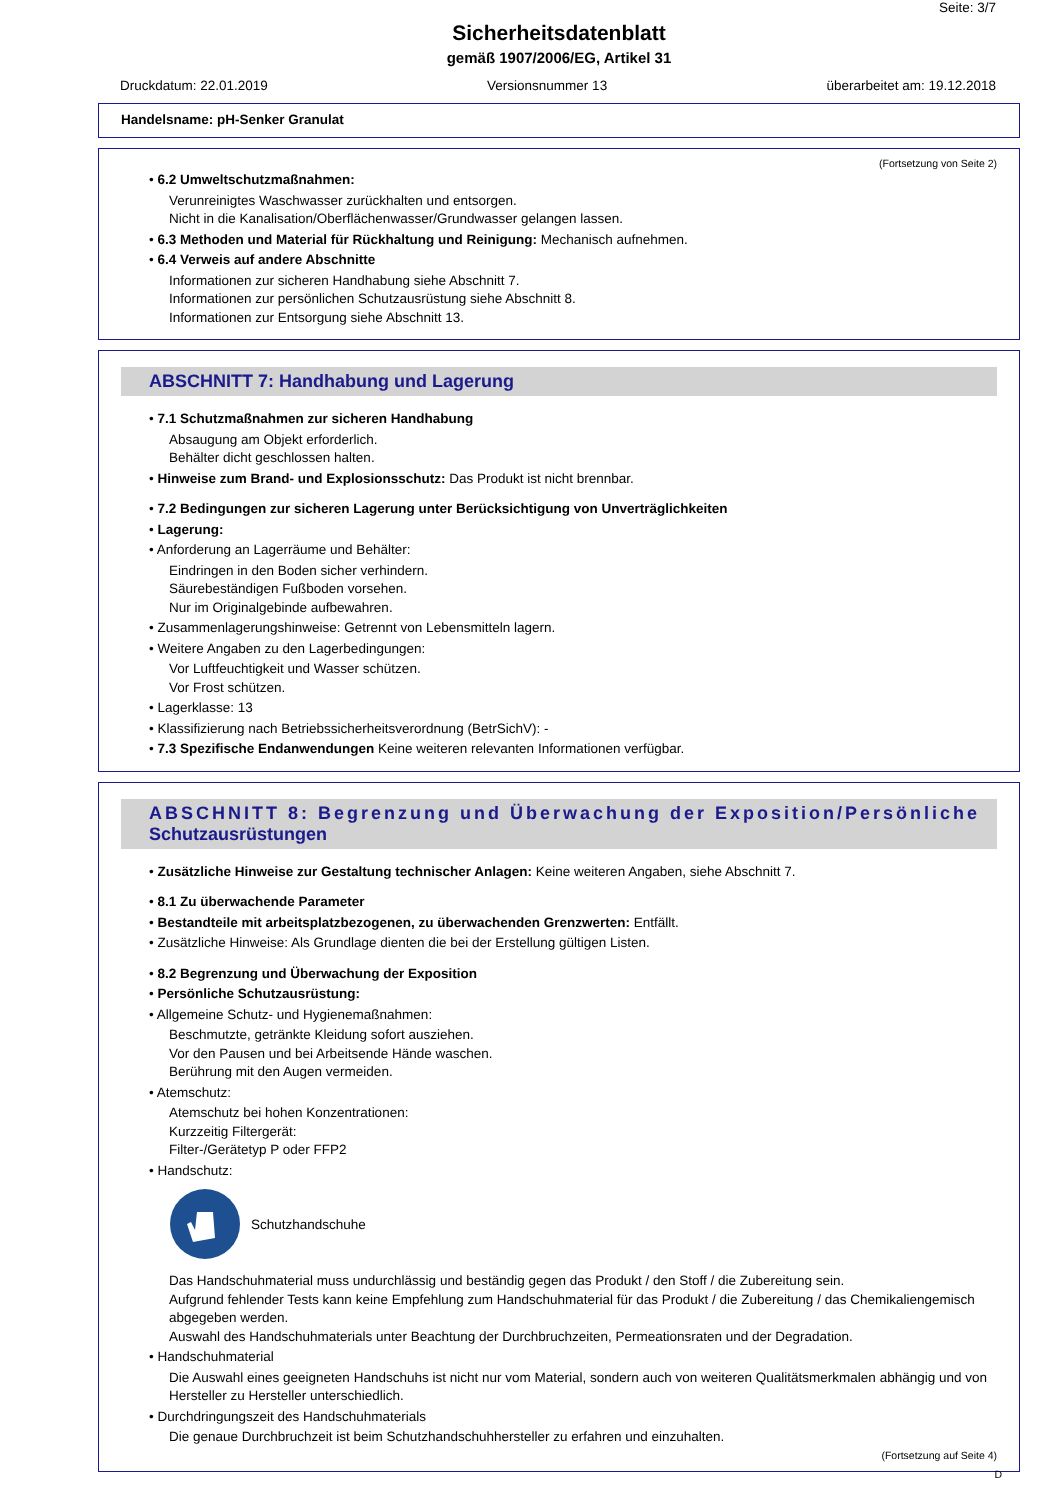Seite: 3/7
Sicherheitsdatenblatt
gemäß 1907/2006/EG, Artikel 31
Druckdatum: 22.01.2019 Versionsnummer 13 überarbeitet am: 19.12.2018
Handelsname: pH-Senker Granulat
(Fortsetzung von Seite 2)
• 6.2 Umweltschutzmaßnahmen:
Verunreinigtes Waschwasser zurückhalten und entsorgen.
Nicht in die Kanalisation/Oberflächenwasser/Grundwasser gelangen lassen.
• 6.3 Methoden und Material für Rückhaltung und Reinigung: Mechanisch aufnehmen.
• 6.4 Verweis auf andere Abschnitte
Informationen zur sicheren Handhabung siehe Abschnitt 7.
Informationen zur persönlichen Schutzausrüstung siehe Abschnitt 8.
Informationen zur Entsorgung siehe Abschnitt 13.
ABSCHNITT 7: Handhabung und Lagerung
• 7.1 Schutzmaßnahmen zur sicheren Handhabung
Absaugung am Objekt erforderlich.
Behälter dicht geschlossen halten.
• Hinweise zum Brand- und Explosionsschutz: Das Produkt ist nicht brennbar.
• 7.2 Bedingungen zur sicheren Lagerung unter Berücksichtigung von Unverträglichkeiten
• Lagerung:
• Anforderung an Lagerräume und Behälter:
Eindringen in den Boden sicher verhindern.
Säurebeständigen Fußboden vorsehen.
Nur im Originalgebinde aufbewahren.
• Zusammenlagerungshinweise: Getrennt von Lebensmitteln lagern.
• Weitere Angaben zu den Lagerbedingungen:
Vor Luftfeuchtigkeit und Wasser schützen.
Vor Frost schützen.
• Lagerklasse: 13
• Klassifizierung nach Betriebssicherheitsverordnung (BetrSichV): -
• 7.3 Spezifische Endanwendungen Keine weiteren relevanten Informationen verfügbar.
ABSCHNITT 8: Begrenzung und Überwachung der Exposition/Persönliche
Schutzausrüstungen
• Zusätzliche Hinweise zur Gestaltung technischer Anlagen: Keine weiteren Angaben, siehe Abschnitt 7.
• 8.1 Zu überwachende Parameter
• Bestandteile mit arbeitsplatzbezogenen, zu überwachenden Grenzwerten: Entfällt.
• Zusätzliche Hinweise: Als Grundlage dienten die bei der Erstellung gültigen Listen.
• 8.2 Begrenzung und Überwachung der Exposition
• Persönliche Schutzausrüstung:
• Allgemeine Schutz- und Hygienemaßnahmen:
Beschmutzte, getränkte Kleidung sofort ausziehen.
Vor den Pausen und bei Arbeitsende Hände waschen.
Berührung mit den Augen vermeiden.
• Atemschutz:
Atemschutz bei hohen Konzentrationen:
Kurzzeitig Filtergerät:
Filter-/Gerätetyp P oder FFP2
• Handschutz:
Schutzhandschuhe
Das Handschuhmaterial muss undurchlässig und beständig gegen das Produkt / den Stoff / die Zubereitung sein.
Aufgrund fehlender Tests kann keine Empfehlung zum Handschuhmaterial für das Produkt / die Zubereitung / das Chemikaliengemisch abgegeben werden.
Auswahl des Handschuhmaterials unter Beachtung der Durchbruchzeiten, Permeationsraten und der Degradation.
• Handschuhmaterial
Die Auswahl eines geeigneten Handschuhs ist nicht nur vom Material, sondern auch von weiteren Qualitätsmerkmalen abhängig und von Hersteller zu Hersteller unterschiedlich.
• Durchdringungszeit des Handschuhmaterials
Die genaue Durchbruchzeit ist beim Schutzhandschuhhersteller zu erfahren und einzuhalten.
(Fortsetzung auf Seite 4)
D